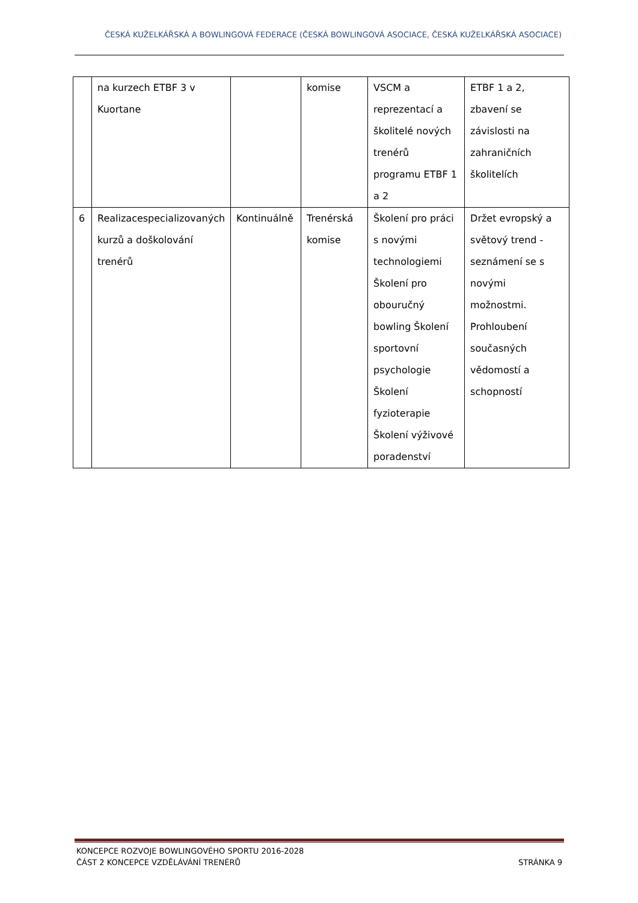ČESKÁ KUŽELKÁŘSKÁ A BOWLINGOVÁ FEDERACE (ČESKÁ BOWLINGOVÁ ASOCIACE, ČESKÁ KUŽELKÁŘSKÁ ASOCIACE)
| | na kurzech ETBF 3 v Kuortane | | komise | VSCM a reprezentací a školitelé nových trenérů programu ETBF 1 a 2 | ETBF 1 a 2, zbavení se závislosti na zahraničních školitelích |
| 6 | Realizacespecializovaných kurzů a doškolování trenérů | Kontinuálně | Trenérská komise | Školení pro práci s novými technologiemi Školení pro obouručný bowling Školení sportovní psychologie Školení fyzioterapie Školení výživové poradenství | Držet evropský a světový trend - seznámení se s novými možnostmi. Prohloubení současných vědomostí a schopností |
KONCEPCE ROZVOJE BOWLINGOVÉHO SPORTU 2016-2028
ČÁST 2 KONCEPCE VZDĚLÁVÁNÍ TRENÉRŮ STRÁNKA 9